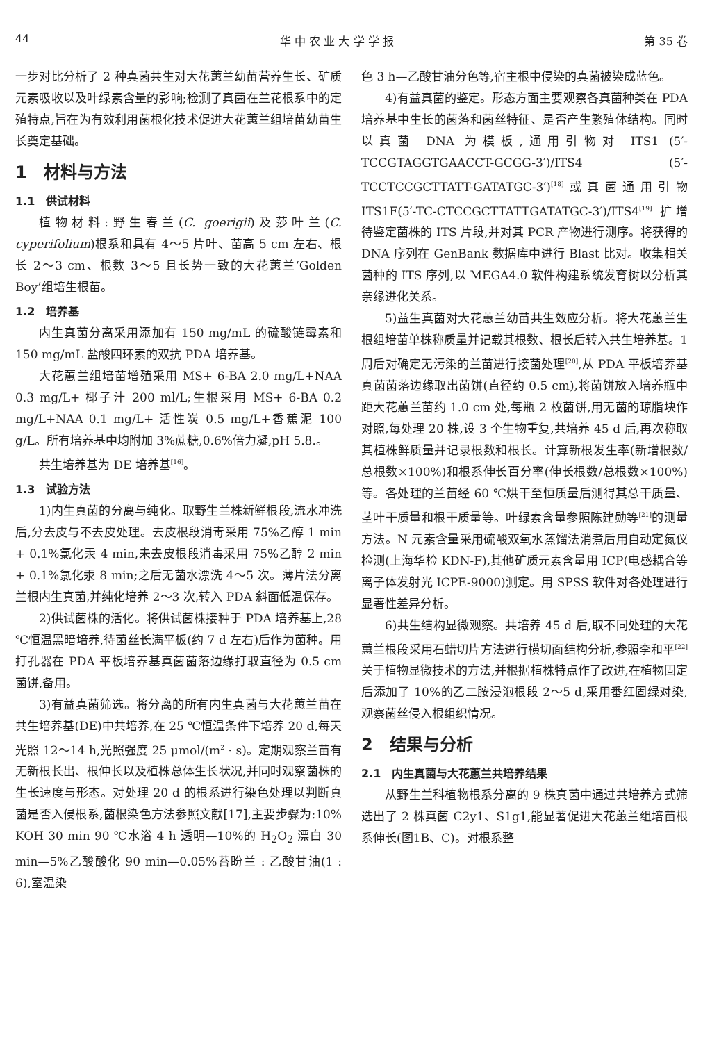44 华 中 农 业 大 学 学 报 第 35 卷
一步对比分析了 2 种真菌共生对大花蕙兰幼苗营养生长、矿质元素吸收以及叶绿素含量的影响;检测了真菌在兰花根系中的定殖特点,旨在为有效利用菌根化技术促进大花蕙兰组培苗幼苗生长奠定基础。
1　材料与方法
1.1　供试材料
植物材料:野生春兰(C. goerigii)及莎叶兰(C. cyperifolium)根系和具有 4～5 片叶、苗高 5 cm 左右、根长 2～3 cm、根数 3～5 且长势一致的大花蕙兰‘Golden Boy’组培生根苗。
1.2　培养基
内生真菌分离采用添加有 150 mg/mL 的硫酸链霉素和 150 mg/mL 盐酸四环素的双抗 PDA 培养基。
大花蕙兰组培苗增殖采用 MS+ 6-BA 2.0 mg/L+NAA 0.3 mg/L+ 椰子汁 200 ml/L;生根采用 MS+ 6-BA 0.2 mg/L+NAA 0.1 mg/L+ 活性炭 0.5 mg/L+香蕉泥 100 g/L。所有培养基中均附加 3%蔗糖,0.6%倍力凝,pH 5.8.。
共生培养基为 DE 培养基<sup>[16]</sup>。
1.3　试验方法
1)内生真菌的分离与纯化。取野生兰株新鲜根段,流水冲洗后,分去皮与不去皮处理。去皮根段消毒采用 75%乙醇 1 min + 0.1%氯化汞 4 min,未去皮根段消毒采用 75%乙醇 2 min + 0.1%氯化汞 8 min;之后无菌水漂洗 4～5 次。薄片法分离兰根内生真菌,并纯化培养 2～3 次,转入 PDA 斜面低温保存。
2)供试菌株的活化。将供试菌株接种于 PDA 培养基上,28 ℃恒温黑暗培养,待菌丝长满平板(约 7 d 左右)后作为菌种。用打孔器在 PDA 平板培养基真菌菌落边缘打取直径为 0.5 cm 菌饼,备用。
3)有益真菌筛选。将分离的所有内生真菌与大花蕙兰苗在共生培养基(DE)中共培养,在 25 ℃恒温条件下培养 20 d,每天光照 12～14 h,光照强度 25 μmol/(m<sup>2</sup> · s)。定期观察兰苗有无新根长出、根伸长以及植株总体生长状况,并同时观察菌株的生长速度与形态。对处理 20 d 的根系进行染色处理以判断真菌是否入侵根系,菌根染色方法参照文献[17],主要步骤为:10% KOH 30 min 90 ℃水浴 4 h 透明—10%的 H<sub>2</sub>O<sub>2</sub> 漂白 30 min—5%乙酸酸化 90 min—0.05%苔盼兰 : 乙酸甘油(1 : 6),室温染
色 3 h—乙酸甘油分色等,宿主根中侵染的真菌被染成蓝色。
4)有益真菌的鉴定。形态方面主要观察各真菌种类在 PDA 培养基中生长的菌落和菌丝特征、是否产生繁殖体结构。同时以真菌 DNA 为模板,通用引物对 ITS1 (5′-TCCGTAGGTGAACCT-GCGG-3′)/ITS4 (5′-TCCTCCGCTTATT-GATATGC-3′)<sup>[18]</sup>或真菌通用引物 ITS1F(5′-TC-CTCCGCTTATTGATATGC-3′)/ITS4<sup>[19]</sup> 扩增待鉴定菌株的 ITS 片段,并对其 PCR 产物进行测序。将获得的 DNA 序列在 GenBank 数据库中进行 Blast 比对。收集相关菌种的 ITS 序列,以 MEGA4.0 软件构建系统发育树以分析其亲缘进化关系。
5)益生真菌对大花蕙兰幼苗共生效应分析。将大花蕙兰生根组培苗单株称质量并记载其根数、根长后转入共生培养基。1 周后对确定无污染的兰苗进行接菌处理<sup>[20]</sup>,从 PDA 平板培养基真菌菌落边缘取出菌饼(直径约 0.5 cm),将菌饼放入培养瓶中距大花蕙兰苗约 1.0 cm 处,每瓶 2 枚菌饼,用无菌的琼脂块作对照,每处理 20 株,设 3 个生物重复,共培养 45 d 后,再次称取其植株鲜质量并记录根数和根长。计算新根发生率(新增根数/总根数×100%)和根系伸长百分率(伸长根数/总根数×100%)等。各处理的兰苗经 60 ℃烘干至恒质量后测得其总干质量、茎叶干质量和根干质量等。叶绿素含量参照陈建勋等<sup>[21]</sup>的测量方法。N 元素含量采用硫酸双氧水蒸馏法消煮后用自动定氮仪检测(上海华检 KDN-F),其他矿质元素含量用 ICP(电感耦合等离子体发射光 ICPE-9000)测定。用 SPSS 软件对各处理进行显著性差异分析。
6)共生结构显微观察。共培养 45 d 后,取不同处理的大花蕙兰根段采用石蜡切片方法进行横切面结构分析,参照李和平<sup>[22]</sup>关于植物显微技术的方法,并根据植株特点作了改进,在植物固定后添加了 10%的乙二胺浸泡根段 2～5 d,采用番红固绿对染,观察菌丝侵入根组织情况。
2　结果与分析
2.1　内生真菌与大花蕙兰共培养结果
从野生兰科植物根系分离的 9 株真菌中通过共培养方式筛选出了 2 株真菌 C2y1、S1g1,能显著促进大花蕙兰组培苗根系伸长(图1B、C)。对根系整